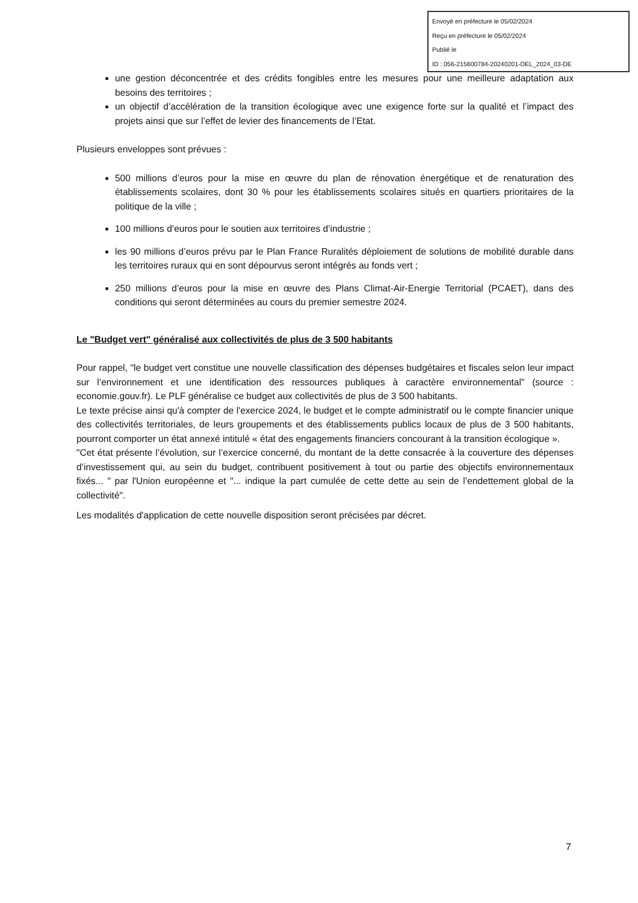Envoyé en préfecture le 05/02/2024
Reçu en préfecture le 05/02/2024
Publié le
ID : 056-215600784-20240201-DEL_2024_03-DE
une gestion déconcentrée et des crédits fongibles entre les mesures pour une meilleure adaptation aux besoins des territoires ;
un objectif d’accélération de la transition écologique avec une exigence forte sur la qualité et l’impact des projets ainsi que sur l’effet de levier des financements de l’Etat.
Plusieurs enveloppes sont prévues :
500 millions d’euros pour la mise en œuvre du plan de rénovation énergétique et de renaturation des établissements scolaires, dont 30 % pour les établissements scolaires situés en quartiers prioritaires de la politique de la ville ;
100 millions d’euros pour le soutien aux territoires d’industrie ;
les 90 millions d’euros prévu par le Plan France Ruralités déploiement de solutions de mobilité durable dans les territoires ruraux qui en sont dépourvus seront intégrés au fonds vert ;
250 millions d’euros pour la mise en œuvre des Plans Climat-Air-Energie Territorial (PCAET), dans des conditions qui seront déterminées au cours du premier semestre 2024.
Le "Budget vert" généralisé aux collectivités de plus de 3 500 habitants
Pour rappel, "le budget vert constitue une nouvelle classification des dépenses budgétaires et fiscales selon leur impact sur l’environnement et une identification des ressources publiques à caractère environnemental" (source : economie.gouv.fr). Le PLF généralise ce budget aux collectivités de plus de 3 500 habitants.
Le texte précise ainsi qu'à compter de l'exercice 2024, le budget et le compte administratif ou le compte financier unique des collectivités territoriales, de leurs groupements et des établissements publics locaux de plus de 3 500 habitants, pourront comporter un état annexé intitulé « état des engagements financiers concourant à la transition écologique ».
"Cet état présente l’évolution, sur l’exercice concerné, du montant de la dette consacrée à la couverture des dépenses d’investissement qui, au sein du budget, contribuent positivement à tout ou partie des objectifs environnementaux fixés... " par l'Union européenne et "... indique la part cumulée de cette dette au sein de l’endettement global de la collectivité".
Les modalités d'application de cette nouvelle disposition seront précisées par décret.
7